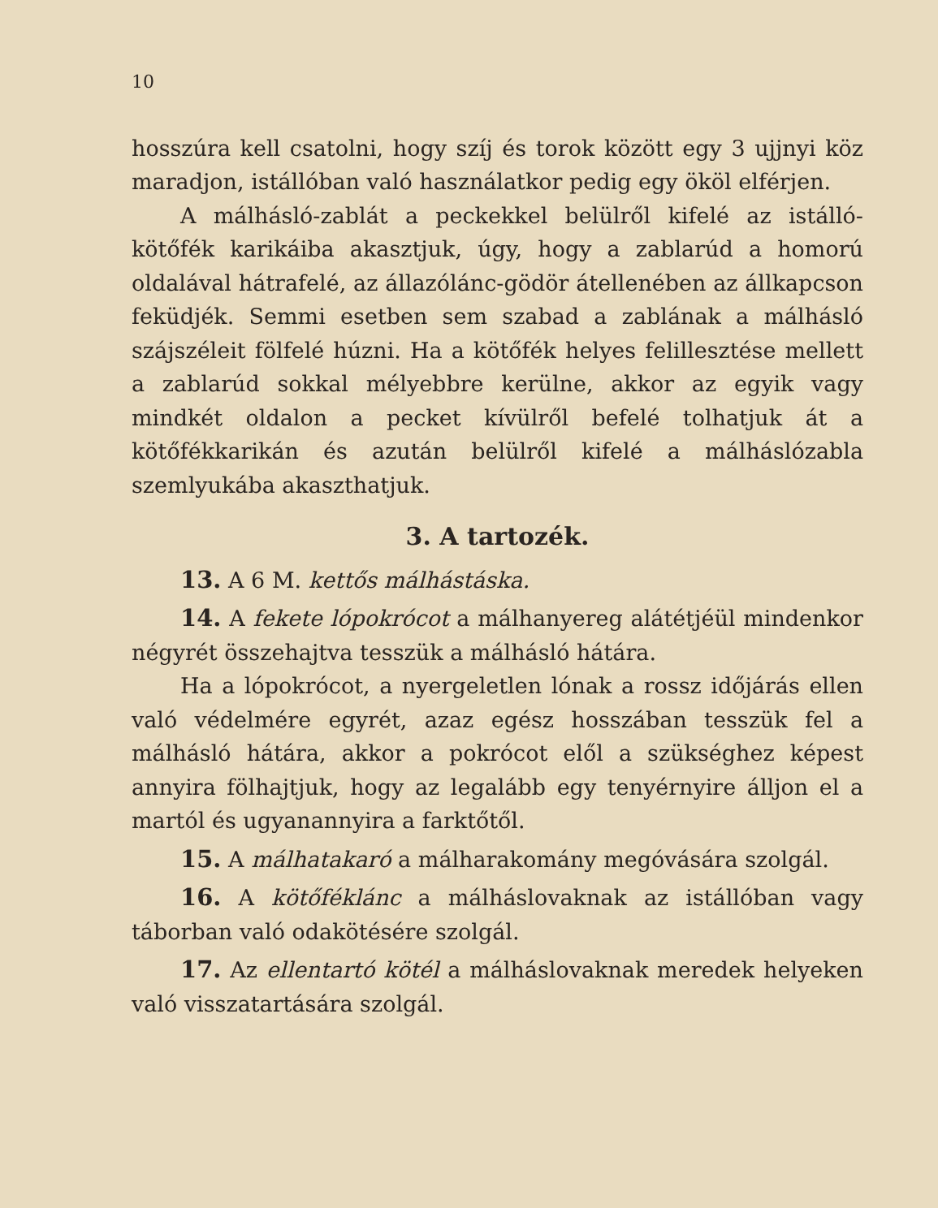10
hosszúra kell csatolni, hogy szíj és torok között egy 3 ujjnyi köz maradjon, istállóban való használatkor pedig egy ököl elférjen.
A málhásló-zablát a peckekkel belülről kifelé az istálló-kötőfék karikáiba akasztjuk, úgy, hogy a zablarúd a homorú oldalával hátrafelé, az állazólánc-gödör átellenében az állkapcson feküdjék. Semmi esetben sem szabad a zablának a málhásló szájszéleit fölfelé húzni. Ha a kötőfék helyes felillesztése mellett a zablarúd sokkal mélyebbre kerülne, akkor az egyik vagy mindkét oldalon a pecket kívülről befelé tolhatjuk át a kötőfékkarikán és azután belülről kifelé a málháslózabla szemlyukába akaszthatjuk.
3. A tartozék.
13. A 6 M. kettős málhástáska.
14. A fekete lópokrócot a málhanyereg alátétjéül mindenkor négyrét összehajtva tesszük a málhásló hátára.
Ha a lópokrócot, a nyergeletlen lónak a rossz időjárás ellen való védelmére egyrét, azaz egész hosszában tesszük fel a málhásló hátára, akkor a pokrócot elől a szükséghez képest annyira fölhajtjuk, hogy az legalább egy tenyérnyire álljon el a martól és ugyanannyira a farktőtől.
15. A málhatakaró a málharakomány megóvására szolgál.
16. A kötőféklánc a málháslovaknak az istállóban vagy táborban való odakötésére szolgál.
17. Az ellentartó kötél a málháslovaknak meredek helyeken való visszatartására szolgál.